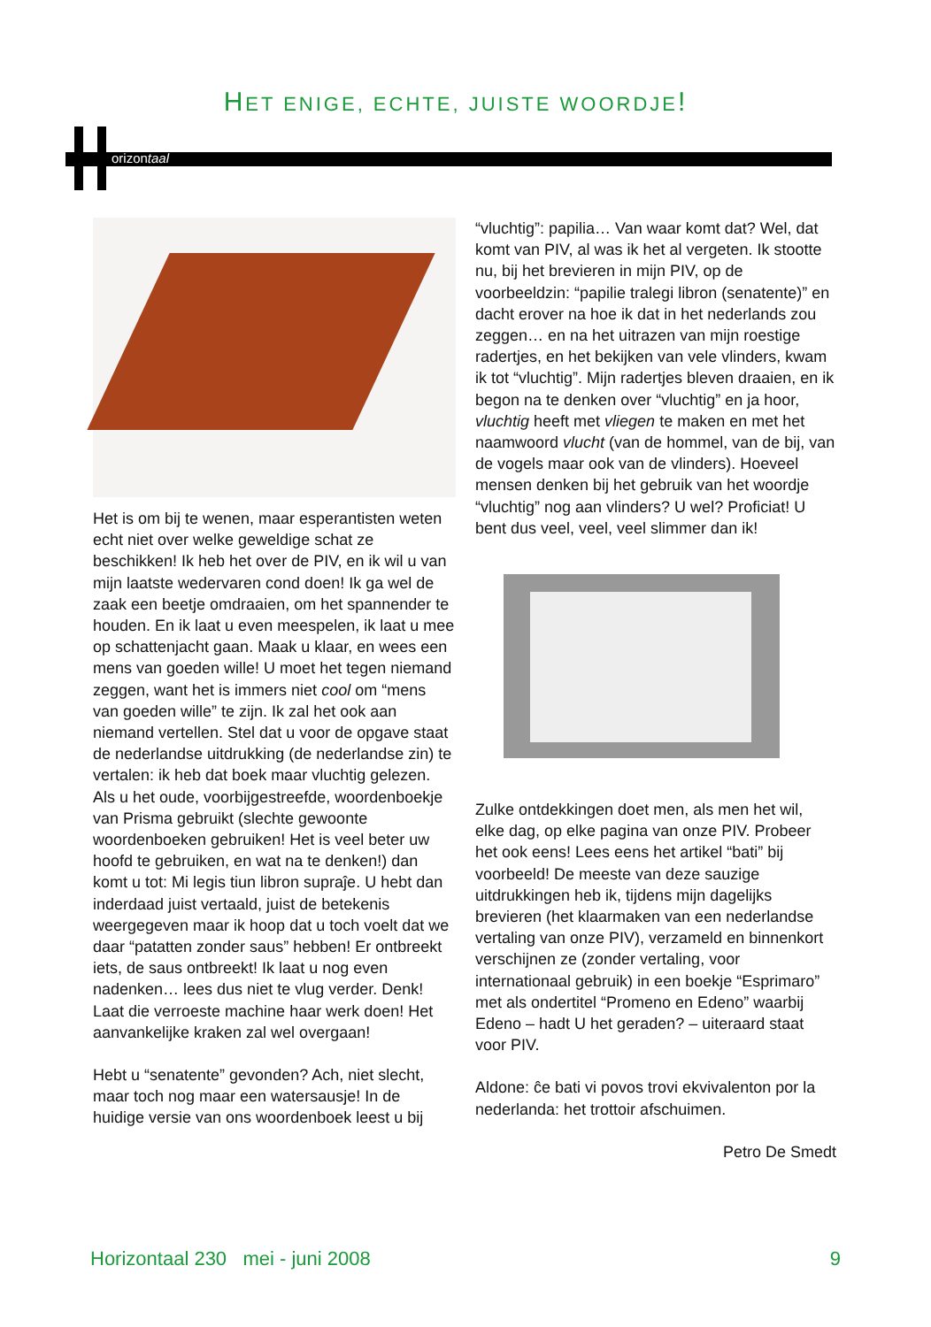HET ENIGE, ECHTE, JUISTE WOORDJE!
orizontaal
Het is om bij te wenen, maar esperantisten weten echt niet over welke geweldige schat ze beschikken! Ik heb het over de PIV, en ik wil u van mijn laatste wedervaren cond doen! Ik ga wel de zaak een beetje omdraaien, om het spannender te houden. En ik laat u even meespelen, ik laat u mee op schattenjacht gaan. Maak u klaar, en wees een mens van goeden wille! U moet het tegen niemand zeggen, want het is immers niet cool om “mens van goeden wille” te zijn. Ik zal het ook aan niemand vertellen. Stel dat u voor de opgave staat de nederlandse uitdrukking (de nederlandse zin) te vertalen: ik heb dat boek maar vluchtig gelezen. Als u het oude, voorbijgestreefde, woordenboekje van Prisma gebruikt (slechte gewoonte woordenboeken gebruiken! Het is veel beter uw hoofd te gebruiken, en wat na te denken!) dan komt u tot: Mi legis tiun libron supraĵe. U hebt dan inderdaad juist vertaald, juist de betekenis weergegeven maar ik hoop dat u toch voelt dat we daar “patatten zonder saus” hebben! Er ontbreekt iets, de saus ontbreekt! Ik laat u nog even nadenken… lees dus niet te vlug verder. Denk! Laat die verroeste machine haar werk doen! Het aanvankelijke kraken zal wel overgaan!
Hebt u “senatente” gevonden? Ach, niet slecht, maar toch nog maar een watersausje! In de huidige versie van ons woordenboek leest u bij
“vluchtig”: papilia… Van waar komt dat? Wel, dat komt van PIV, al was ik het al vergeten. Ik stootte nu, bij het brevieren in mijn PIV, op de voorbeeldzin: “papilie tralegi libron (senatente)” en dacht erover na hoe ik dat in het nederlands zou zeggen… en na het uitrazen van mijn roestige radertjes, en het bekijken van vele vlinders, kwam ik tot “vluchtig”. Mijn radertjes bleven draaien, en ik begon na te denken over “vluchtig” en ja hoor, vluchtig heeft met vliegen te maken en met het naamwoord vlucht (van de hommel, van de bij, van de vogels maar ook van de vlinders). Hoeveel mensen denken bij het gebruik van het woordje “vluchtig” nog aan vlinders? U wel? Proficiat! U bent dus veel, veel, veel slimmer dan ik!
Zulke ontdekkingen doet men, als men het wil, elke dag, op elke pagina van onze PIV. Probeer het ook eens! Lees eens het artikel “bati” bij voorbeeld! De meeste van deze sauzige uitdrukkingen heb ik, tijdens mijn dagelijks brevieren (het klaarmaken van een nederlandse vertaling van onze PIV), verzameld en binnenkort verschijnen ze (zonder vertaling, voor internationaal gebruik) in een boekje “Esprimaro” met als ondertitel “Promeno en Edeno” waarbij Edeno – hadt U het geraden? – uiteraard staat voor PIV.
Aldone: ĉe bati vi povos trovi ekvivalenton por la nederlanda: het trottoir afschuimen.
Petro De Smedt
Horizontaal 230 mei - juni 2008 9